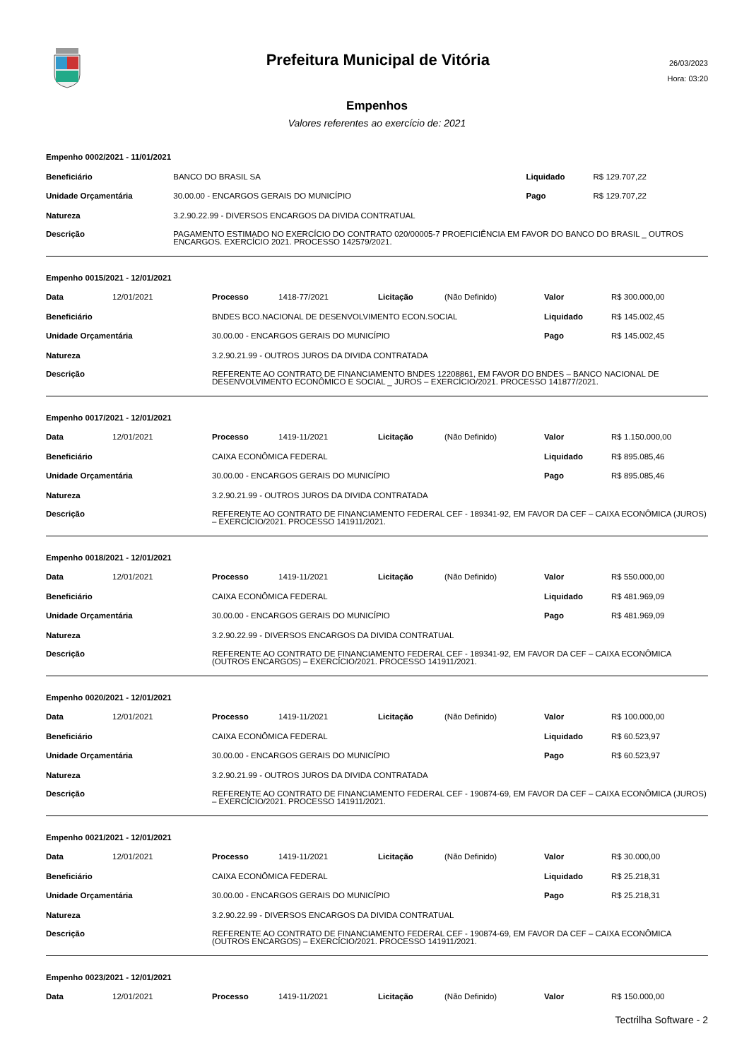Prefeitura Municipal de Vitória
26/03/2023
Hora: 03:20
Empenhos
Valores referentes ao exercício de: 2021
| Empenho 0002/2021 - 11/01/2021 | | | |
| Beneficiário | BANCO DO BRASIL SA | Liquidado | R$ 129.707,22 |
| Unidade Orçamentária | 30.00.00 - ENCARGOS GERAIS DO MUNICÍPIO | Pago | R$ 129.707,22 |
| Natureza | 3.2.90.22.99 - DIVERSOS ENCARGOS DA DIVIDA CONTRATUAL | | |
| Descrição | PAGAMENTO ESTIMADO NO EXERCÍCIO DO CONTRATO 020/00005-7 PROEFICIÊNCIA EM FAVOR DO BANCO DO BRASIL _ OUTROS ENCARGOS. EXERCÍCIO 2021. PROCESSO 142579/2021. | | |
| Empenho 0015/2021 - 12/01/2021 | | | | | | | |
| Data | 12/01/2021 | Processo | 1418-77/2021 | Licitação | (Não Definido) | Valor | R$ 300.000,00 |
| Beneficiário | | BNDES BCO.NACIONAL DE DESENVOLVIMENTO ECON.SOCIAL | | | | Liquidado | R$ 145.002,45 |
| Unidade Orçamentária | | 30.00.00 - ENCARGOS GERAIS DO MUNICÍPIO | | | | Pago | R$ 145.002,45 |
| Natureza | | 3.2.90.21.99 - OUTROS JUROS DA DIVIDA CONTRATADA | | | | | |
| Descrição | | REFERENTE AO CONTRATO DE FINANCIAMENTO BNDES 12208861, EM FAVOR DO BNDES – BANCO NACIONAL DE DESENVOLVIMENTO ECONÔMICO E SOCIAL _ JUROS – EXERCÍCIO/2021. PROCESSO 141877/2021. | | | | | |
| Empenho 0017/2021 - 12/01/2021 | | | | | | | |
| Data | 12/01/2021 | Processo | 1419-11/2021 | Licitação | (Não Definido) | Valor | R$ 1.150.000,00 |
| Beneficiário | | CAIXA ECONÔMICA FEDERAL | | | | Liquidado | R$ 895.085,46 |
| Unidade Orçamentária | | 30.00.00 - ENCARGOS GERAIS DO MUNICÍPIO | | | | Pago | R$ 895.085,46 |
| Natureza | | 3.2.90.21.99 - OUTROS JUROS DA DIVIDA CONTRATADA | | | | | |
| Descrição | | REFERENTE AO CONTRATO DE FINANCIAMENTO FEDERAL CEF - 189341-92, EM FAVOR DA CEF – CAIXA ECONÔMICA (JUROS) – EXERCÍCIO/2021. PROCESSO 141911/2021. | | | | | |
| Empenho 0018/2021 - 12/01/2021 | | | | | | | |
| Data | 12/01/2021 | Processo | 1419-11/2021 | Licitação | (Não Definido) | Valor | R$ 550.000,00 |
| Beneficiário | | CAIXA ECONÔMICA FEDERAL | | | | Liquidado | R$ 481.969,09 |
| Unidade Orçamentária | | 30.00.00 - ENCARGOS GERAIS DO MUNICÍPIO | | | | Pago | R$ 481.969,09 |
| Natureza | | 3.2.90.22.99 - DIVERSOS ENCARGOS DA DIVIDA CONTRATUAL | | | | | |
| Descrição | | REFERENTE AO CONTRATO DE FINANCIAMENTO FEDERAL CEF - 189341-92, EM FAVOR DA CEF – CAIXA ECONÔMICA (OUTROS ENCARGOS) – EXERCÍCIO/2021. PROCESSO 141911/2021. | | | | | |
| Empenho 0020/2021 - 12/01/2021 | | | | | | | |
| Data | 12/01/2021 | Processo | 1419-11/2021 | Licitação | (Não Definido) | Valor | R$ 100.000,00 |
| Beneficiário | | CAIXA ECONÔMICA FEDERAL | | | | Liquidado | R$ 60.523,97 |
| Unidade Orçamentária | | 30.00.00 - ENCARGOS GERAIS DO MUNICÍPIO | | | | Pago | R$ 60.523,97 |
| Natureza | | 3.2.90.21.99 - OUTROS JUROS DA DIVIDA CONTRATADA | | | | | |
| Descrição | | REFERENTE AO CONTRATO DE FINANCIAMENTO FEDERAL CEF - 190874-69, EM FAVOR DA CEF – CAIXA ECONÔMICA (JUROS) – EXERCÍCIO/2021. PROCESSO 141911/2021. | | | | | |
| Empenho 0021/2021 - 12/01/2021 | | | | | | | |
| Data | 12/01/2021 | Processo | 1419-11/2021 | Licitação | (Não Definido) | Valor | R$ 30.000,00 |
| Beneficiário | | CAIXA ECONÔMICA FEDERAL | | | | Liquidado | R$ 25.218,31 |
| Unidade Orçamentária | | 30.00.00 - ENCARGOS GERAIS DO MUNICÍPIO | | | | Pago | R$ 25.218,31 |
| Natureza | | 3.2.90.22.99 - DIVERSOS ENCARGOS DA DIVIDA CONTRATUAL | | | | | |
| Descrição | | REFERENTE AO CONTRATO DE FINANCIAMENTO FEDERAL CEF - 190874-69, EM FAVOR DA CEF – CAIXA ECONÔMICA (OUTROS ENCARGOS) – EXERCÍCIO/2021. PROCESSO 141911/2021. | | | | | |
| Empenho 0023/2021 - 12/01/2021 | | | | | | | |
| Data | 12/01/2021 | Processo | 1419-11/2021 | Licitação | (Não Definido) | Valor | R$ 150.000,00 |
Tectrilha Software - 2